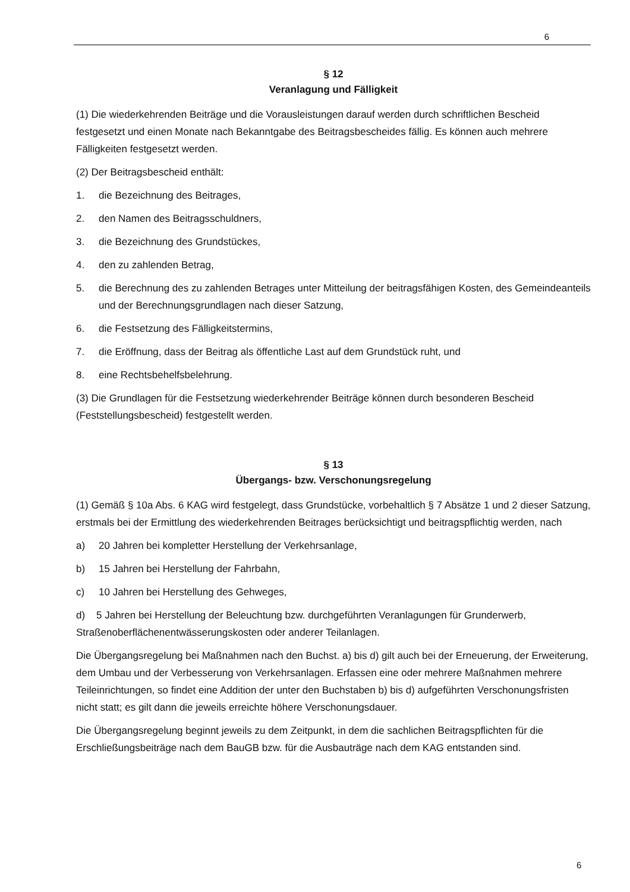6
§ 12
Veranlagung und Fälligkeit
(1) Die wiederkehrenden Beiträge und die Vorausleistungen darauf werden durch schriftlichen Bescheid festgesetzt und einen Monate nach Bekanntgabe des Beitragsbescheides fällig. Es können auch mehrere Fälligkeiten festgesetzt werden.
(2) Der Beitragsbescheid enthält:
1. die Bezeichnung des Beitrages,
2. den Namen des Beitragsschuldners,
3. die Bezeichnung des Grundstückes,
4. den zu zahlenden Betrag,
5. die Berechnung des zu zahlenden Betrages unter Mitteilung der beitragsfähigen Kosten, des Gemeindeanteils und der Berechnungsgrundlagen nach dieser Satzung,
6. die Festsetzung des Fälligkeitstermins,
7. die Eröffnung, dass der Beitrag als öffentliche Last auf dem Grundstück ruht, und
8. eine Rechtsbehelfsbelehrung.
(3) Die Grundlagen für die Festsetzung wiederkehrender Beiträge können durch besonderen Bescheid (Feststellungsbescheid) festgestellt werden.
§ 13
Übergangs- bzw. Verschonungsregelung
(1) Gemäß § 10a Abs. 6 KAG wird festgelegt, dass Grundstücke, vorbehaltlich § 7 Absätze 1 und 2 dieser Satzung, erstmals bei der Ermittlung des wiederkehrenden Beitrages berücksichtigt und beitragspflichtig werden, nach
a) 20 Jahren bei kompletter Herstellung der Verkehrsanlage,
b) 15 Jahren bei Herstellung der Fahrbahn,
c) 10 Jahren bei Herstellung des Gehweges,
d) 5 Jahren bei Herstellung der Beleuchtung bzw. durchgeführten Veranlagungen für Grunderwerb, Straßenoberflächenentwässerungskosten oder anderer Teilanlagen.
Die Übergangsregelung bei Maßnahmen nach den Buchst. a) bis d) gilt auch bei der Erneuerung, der Erweiterung, dem Umbau und der Verbesserung von Verkehrsanlagen. Erfassen eine oder mehrere Maßnahmen mehrere Teileinrichtungen, so findet eine Addition der unter den Buchstaben b) bis d) aufgeführten Verschonungsfristen nicht statt; es gilt dann die jeweils erreichte höhere Verschonungsdauer.
Die Übergangsregelung beginnt jeweils zu dem Zeitpunkt, in dem die sachlichen Beitragspflichten für die Erschließungsbeiträge nach dem BauGB bzw. für die Ausbauträge nach dem KAG entstanden sind.
6